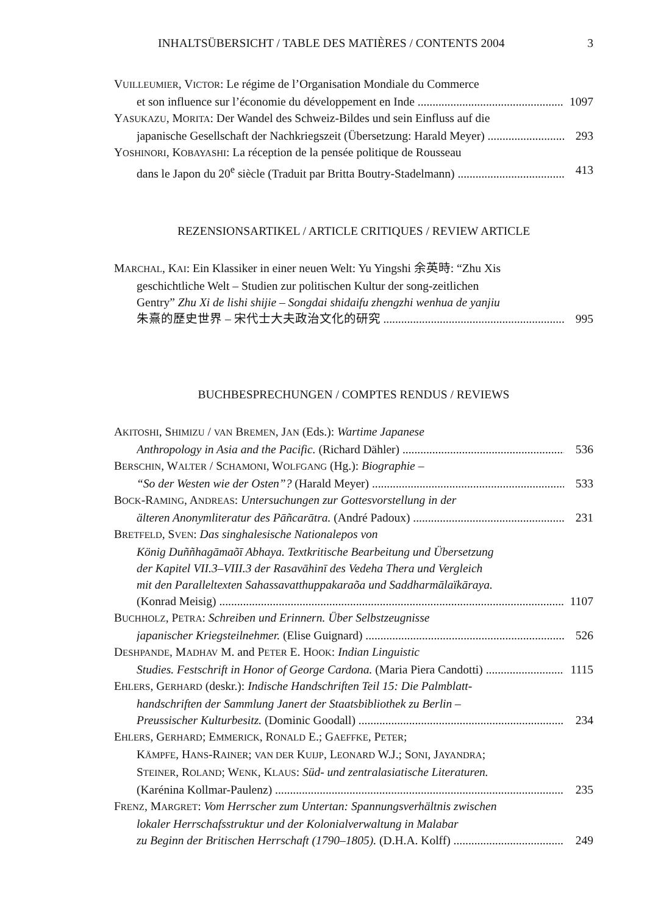INHALTSÜBERSICHT / TABLE DES MATIÈRES / CONTENTS 2004 3
VUILLEUMIER, VICTOR: Le régime de l’Organisation Mondiale du Commerce
et son influence sur l’économie du développement en Inde 1097
YASUKAZU, MORITA: Der Wandel des Schweiz-Bildes und sein Einfluss auf die
japanische Gesellschaft der Nachkriegszeit (Übersetzung: Harald Meyer) 293
YOSHINORI, KOBAYASHI: La réception de la pensée politique de Rousseau
dans le Japon du 20<sup>e</sup> siècle (Traduit par Britta Boutry-Stadelmann) 413
REZENSIONSARTIKEL / ARTICLE CRITIQUES / REVIEW ARTICLE
MARCHAL, KAI: Ein Klassiker in einer neuen Welt: Yu Yingshi 余英時: “Zhu Xis
geschichtliche Welt – Studien zur politischen Kultur der song-zeitlichen
Gentry” Zhu Xi de lishi shijie – Songdai shidaifu zhengzhi wenhua de yanjiu
朱熹的歷史世界 – 宋代士大夫政治文化的研究 995
BUCHBESPRECHUNGEN / COMPTES RENDUS / REVIEWS
AKITOSHI, SHIMIZU / VAN BREMEN, JAN (Eds.): Wartime Japanese
Anthropology in Asia and the Pacific. (Richard Dähler) 536
BERSCHIN, WALTER / SCHAMONI, WOLFGANG (Hg.): Biographie –
“So der Westen wie der Osten”? (Harald Meyer) 533
BOCK-RAMING, ANDREAS: Untersuchungen zur Gottesvorstellung in der
älteren Anonymliteratur des Pāñcarātra. (André Padoux) 231
BRETFELD, SVEN: Das singhalesische Nationalepos von
König Duññhagāmaõī Abhaya. Textkritische Bearbeitung und Übersetzung
der Kapitel VII.3–VIII.3 der Rasavāhinī des Vedeha Thera und Vergleich
mit den Paralleltexten Sahassavatthuppakaraõa und Saddharmālaïkāraya.
(Konrad Meisig) 1107
BUCHHOLZ, PETRA: Schreiben und Erinnern. Über Selbstzeugnisse
japanischer Kriegsteilnehmer. (Elise Guignard) 526
DESHPANDE, MADHAV M. and PETER E. HOOK: Indian Linguistic
Studies. Festschrift in Honor of George Cardona. (Maria Piera Candotti) 1115
EHLERS, GERHARD (deskr.): Indische Handschriften Teil 15: Die Palmblatt-
handschriften der Sammlung Janert der Staatsbibliothek zu Berlin –
Preussischer Kulturbesitz. (Dominic Goodall) 234
EHLERS, GERHARD; EMMERICK, RONALD E.; GAEFFKE, PETER;
KÄMPFE, HANS-RAINER; VAN DER KUIJP, LEONARD W.J.; SONI, JAYANDRA;
STEINER, ROLAND; WENK, KLAUS: Süd- und zentralasiatische Literaturen.
(Karénina Kollmar-Paulenz) 235
FRENZ, MARGRET: Vom Herrscher zum Untertan: Spannungsverhältnis zwischen
lokaler Herrschafsstruktur und der Kolonialverwaltung in Malabar
zu Beginn der Britischen Herrschaft (1790–1805). (D.H.A. Kolff) 249